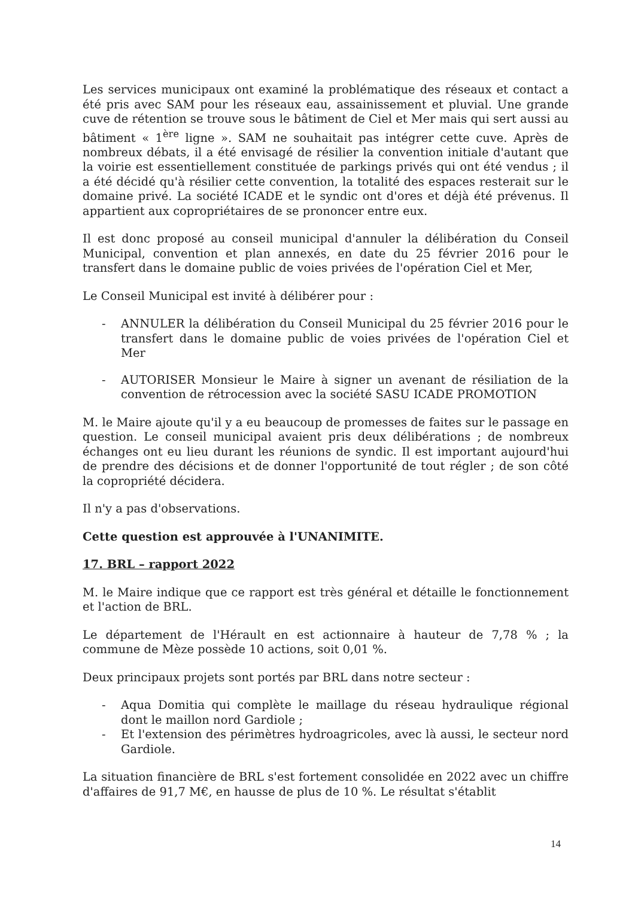Les services municipaux ont examiné la problématique des réseaux et contact a été pris avec SAM pour les réseaux eau, assainissement et pluvial. Une grande cuve de rétention se trouve sous le bâtiment de Ciel et Mer mais qui sert aussi au bâtiment « 1<sup>ère</sup> ligne ». SAM ne souhaitait pas intégrer cette cuve. Après de nombreux débats, il a été envisagé de résilier la convention initiale d'autant que la voirie est essentiellement constituée de parkings privés qui ont été vendus ; il a été décidé qu'à résilier cette convention, la totalité des espaces resterait sur le domaine privé. La société ICADE et le syndic ont d'ores et déjà été prévenus. Il appartient aux copropriétaires de se prononcer entre eux.
Il est donc proposé au conseil municipal d'annuler la délibération du Conseil Municipal, convention et plan annexés, en date du 25 février 2016 pour le transfert dans le domaine public de voies privées de l'opération Ciel et Mer,
Le Conseil Municipal est invité à délibérer pour :
- ANNULER la délibération du Conseil Municipal du 25 février 2016 pour le transfert dans le domaine public de voies privées de l'opération Ciel et Mer
- AUTORISER Monsieur le Maire à signer un avenant de résiliation de la convention de rétrocession avec la société SASU ICADE PROMOTION
M. le Maire ajoute qu'il y a eu beaucoup de promesses de faites sur le passage en question. Le conseil municipal avaient pris deux délibérations ; de nombreux échanges ont eu lieu durant les réunions de syndic. Il est important aujourd'hui de prendre des décisions et de donner l'opportunité de tout régler ; de son côté la copropriété décidera.
Il n'y a pas d'observations.
Cette question est approuvée à l'UNANIMITE.
17. BRL – rapport 2022
M. le Maire indique que ce rapport est très général et détaille le fonctionnement et l'action de BRL.
Le département de l'Hérault en est actionnaire à hauteur de 7,78 % ; la commune de Mèze possède 10 actions, soit 0,01 %.
Deux principaux projets sont portés par BRL dans notre secteur :
- Aqua Domitia qui complète le maillage du réseau hydraulique régional dont le maillon nord Gardiole ;
- Et l'extension des périmètres hydroagricoles, avec là aussi, le secteur nord Gardiole.
La situation financière de BRL s'est fortement consolidée en 2022 avec un chiffre d'affaires de 91,7 M€, en hausse de plus de 10 %. Le résultat s'établit
14